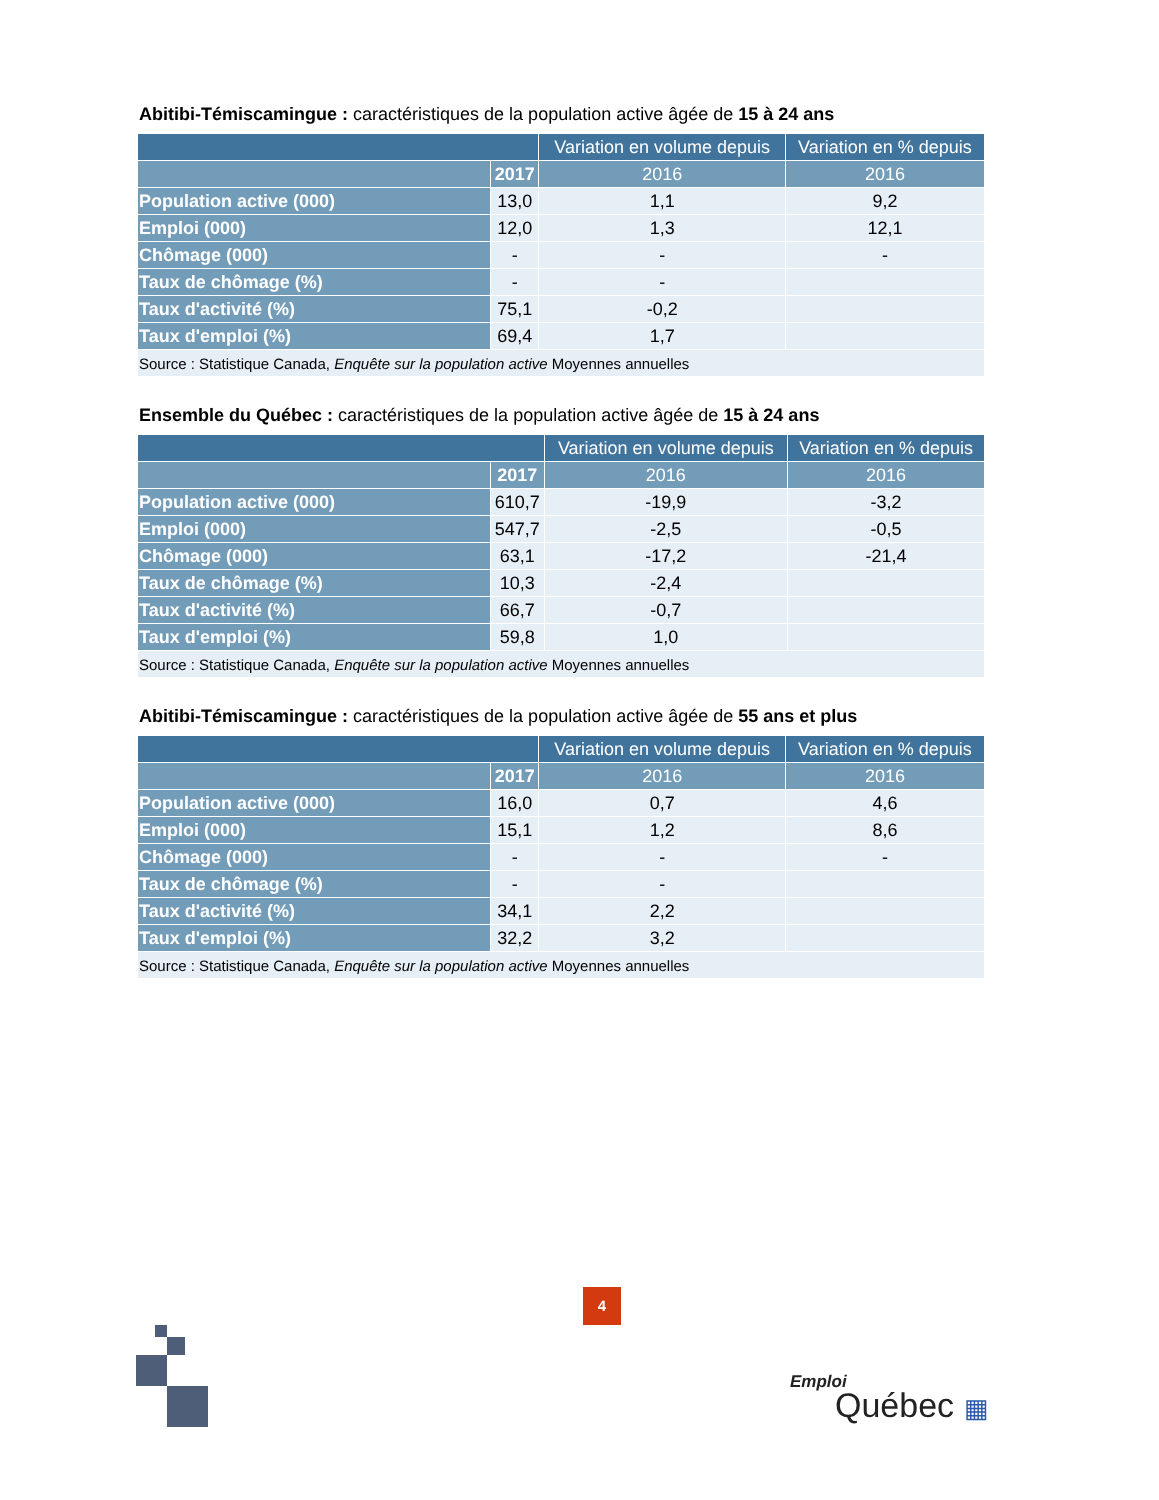Abitibi-Témiscamingue : caractéristiques de la population active âgée de 15 à 24 ans
| | | Variation en volume depuis | Variation en % depuis |
| --- | --- | --- | --- |
| | 2017 | 2016 | 2016 |
| Population active (000) | 13,0 | 1,1 | 9,2 |
| Emploi (000) | 12,0 | 1,3 | 12,1 |
| Chômage (000) | - | - | - |
| Taux de chômage (%) | - | - | |
| Taux d'activité (%) | 75,1 | -0,2 | |
| Taux d'emploi (%) | 69,4 | 1,7 | |
| Source : Statistique Canada, Enquête sur la population active Moyennes annuelles | | | |
Ensemble du Québec : caractéristiques de la population active âgée de 15 à 24 ans
| | | Variation en volume depuis | Variation en % depuis |
| --- | --- | --- | --- |
| | 2017 | 2016 | 2016 |
| Population active (000) | 610,7 | -19,9 | -3,2 |
| Emploi (000) | 547,7 | -2,5 | -0,5 |
| Chômage (000) | 63,1 | -17,2 | -21,4 |
| Taux de chômage (%) | 10,3 | -2,4 | |
| Taux d'activité (%) | 66,7 | -0,7 | |
| Taux d'emploi (%) | 59,8 | 1,0 | |
| Source : Statistique Canada, Enquête sur la population active Moyennes annuelles | | | |
Abitibi-Témiscamingue : caractéristiques de la population active âgée de 55 ans et plus
| | | Variation en volume depuis | Variation en % depuis |
| --- | --- | --- | --- |
| | 2017 | 2016 | 2016 |
| Population active (000) | 16,0 | 0,7 | 4,6 |
| Emploi (000) | 15,1 | 1,2 | 8,6 |
| Chômage (000) | - | - | - |
| Taux de chômage (%) | - | - | |
| Taux d'activité (%) | 34,1 | 2,2 | |
| Taux d'emploi (%) | 32,2 | 3,2 | |
| Source : Statistique Canada, Enquête sur la population active Moyennes annuelles | | | |
4
Emploi
Québec ▦